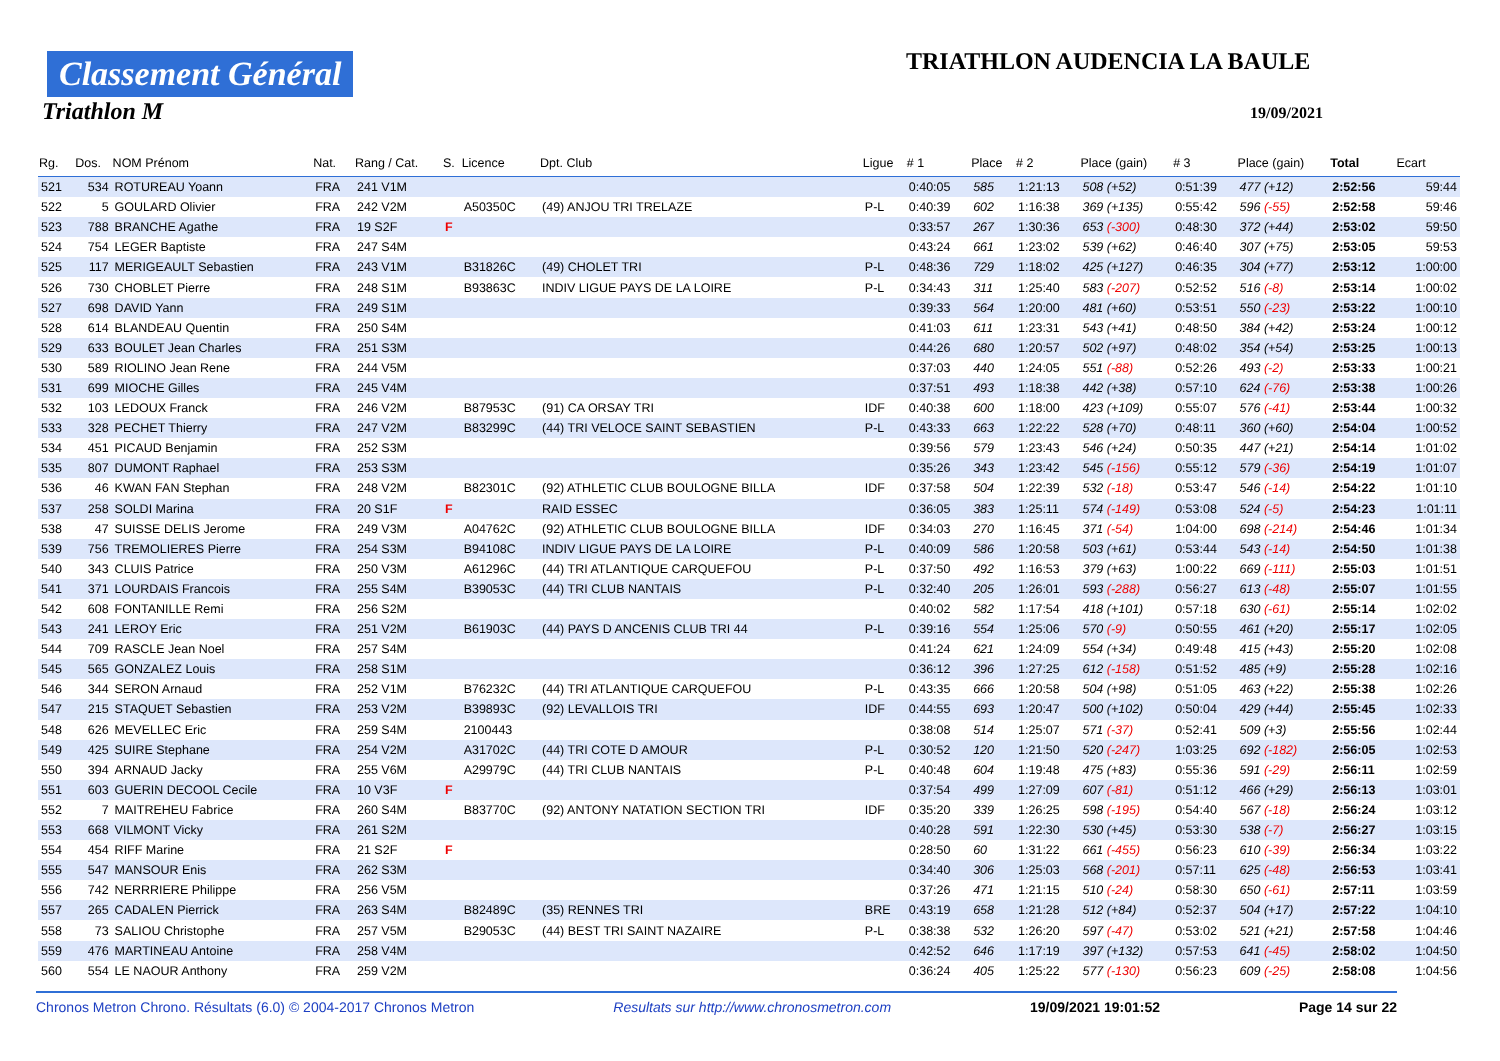Classement Général
Triathlon M
TRIATHLON AUDENCIA LA BAULE
19/09/2021
| Rg. | Dos. | NOM Prénom | Nat. | Rang / Cat. | S. | Licence | Dpt. Club | Ligue | # 1 | Place | # 2 | Place (gain) | # 3 | Place (gain) | Total | Ecart |
| --- | --- | --- | --- | --- | --- | --- | --- | --- | --- | --- | --- | --- | --- | --- | --- | --- |
| 521 | 534 | ROTUREAU Yoann | FRA | 241 V1M | | | | | 0:40:05 | 585 | 1:21:13 | 508 (+52) | 0:51:39 | 477 (+12) | 2:52:56 | 59:44 |
| 522 | 5 | GOULARD Olivier | FRA | 242 V2M | | A50350C | (49) ANJOU TRI TRELAZE | P-L | 0:40:39 | 602 | 1:16:38 | 369 (+135) | 0:55:42 | 596 (-55) | 2:52:58 | 59:46 |
| 523 | 788 | BRANCHE Agathe | FRA | 19 S2F | F | | | | 0:33:57 | 267 | 1:30:36 | 653 (-300) | 0:48:30 | 372 (+44) | 2:53:02 | 59:50 |
| 524 | 754 | LEGER Baptiste | FRA | 247 S4M | | | | | 0:43:24 | 661 | 1:23:02 | 539 (+62) | 0:46:40 | 307 (+75) | 2:53:05 | 59:53 |
| 525 | 117 | MERIGEAULT Sebastien | FRA | 243 V1M | | B31826C | (49) CHOLET TRI | P-L | 0:48:36 | 729 | 1:18:02 | 425 (+127) | 0:46:35 | 304 (+77) | 2:53:12 | 1:00:00 |
| 526 | 730 | CHOBLET Pierre | FRA | 248 S1M | | B93863C | INDIV LIGUE PAYS DE LA LOIRE | P-L | 0:34:43 | 311 | 1:25:40 | 583 (-207) | 0:52:52 | 516 (-8) | 2:53:14 | 1:00:02 |
| 527 | 698 | DAVID Yann | FRA | 249 S1M | | | | | 0:39:33 | 564 | 1:20:00 | 481 (+60) | 0:53:51 | 550 (-23) | 2:53:22 | 1:00:10 |
| 528 | 614 | BLANDEAU Quentin | FRA | 250 S4M | | | | | 0:41:03 | 611 | 1:23:31 | 543 (+41) | 0:48:50 | 384 (+42) | 2:53:24 | 1:00:12 |
| 529 | 633 | BOULET Jean Charles | FRA | 251 S3M | | | | | 0:44:26 | 680 | 1:20:57 | 502 (+97) | 0:48:02 | 354 (+54) | 2:53:25 | 1:00:13 |
| 530 | 589 | RIOLINO Jean Rene | FRA | 244 V5M | | | | | 0:37:03 | 440 | 1:24:05 | 551 (-88) | 0:52:26 | 493 (-2) | 2:53:33 | 1:00:21 |
| 531 | 699 | MIOCHE Gilles | FRA | 245 V4M | | | | | 0:37:51 | 493 | 1:18:38 | 442 (+38) | 0:57:10 | 624 (-76) | 2:53:38 | 1:00:26 |
| 532 | 103 | LEDOUX Franck | FRA | 246 V2M | | B87953C | (91) CA ORSAY TRI | IDF | 0:40:38 | 600 | 1:18:00 | 423 (+109) | 0:55:07 | 576 (-41) | 2:53:44 | 1:00:32 |
| 533 | 328 | PECHET Thierry | FRA | 247 V2M | | B83299C | (44) TRI VELOCE SAINT SEBASTIEN | P-L | 0:43:33 | 663 | 1:22:22 | 528 (+70) | 0:48:11 | 360 (+60) | 2:54:04 | 1:00:52 |
| 534 | 451 | PICAUD Benjamin | FRA | 252 S3M | | | | | 0:39:56 | 579 | 1:23:43 | 546 (+24) | 0:50:35 | 447 (+21) | 2:54:14 | 1:01:02 |
| 535 | 807 | DUMONT Raphael | FRA | 253 S3M | | | | | 0:35:26 | 343 | 1:23:42 | 545 (-156) | 0:55:12 | 579 (-36) | 2:54:19 | 1:01:07 |
| 536 | 46 | KWAN FAN Stephan | FRA | 248 V2M | | B82301C | (92) ATHLETIC CLUB BOULOGNE BILLA | IDF | 0:37:58 | 504 | 1:22:39 | 532 (-18) | 0:53:47 | 546 (-14) | 2:54:22 | 1:01:10 |
| 537 | 258 | SOLDI Marina | FRA | 20 S1F | F | | RAID ESSEC | | 0:36:05 | 383 | 1:25:11 | 574 (-149) | 0:53:08 | 524 (-5) | 2:54:23 | 1:01:11 |
| 538 | 47 | SUISSE DELIS Jerome | FRA | 249 V3M | | A04762C | (92) ATHLETIC CLUB BOULOGNE BILLA | IDF | 0:34:03 | 270 | 1:16:45 | 371 (-54) | 1:04:00 | 698 (-214) | 2:54:46 | 1:01:34 |
| 539 | 756 | TREMOLIERES Pierre | FRA | 254 S3M | | B94108C | INDIV LIGUE PAYS DE LA LOIRE | P-L | 0:40:09 | 586 | 1:20:58 | 503 (+61) | 0:53:44 | 543 (-14) | 2:54:50 | 1:01:38 |
| 540 | 343 | CLUIS Patrice | FRA | 250 V3M | | A61296C | (44) TRI ATLANTIQUE CARQUEFOU | P-L | 0:37:50 | 492 | 1:16:53 | 379 (+63) | 1:00:22 | 669 (-111) | 2:55:03 | 1:01:51 |
| 541 | 371 | LOURDAIS Francois | FRA | 255 S4M | | B39053C | (44) TRI CLUB NANTAIS | P-L | 0:32:40 | 205 | 1:26:01 | 593 (-288) | 0:56:27 | 613 (-48) | 2:55:07 | 1:01:55 |
| 542 | 608 | FONTANILLE Remi | FRA | 256 S2M | | | | | 0:40:02 | 582 | 1:17:54 | 418 (+101) | 0:57:18 | 630 (-61) | 2:55:14 | 1:02:02 |
| 543 | 241 | LEROY Eric | FRA | 251 V2M | | B61903C | (44) PAYS D ANCENIS CLUB TRI 44 | P-L | 0:39:16 | 554 | 1:25:06 | 570 (-9) | 0:50:55 | 461 (+20) | 2:55:17 | 1:02:05 |
| 544 | 709 | RASCLE Jean Noel | FRA | 257 S4M | | | | | 0:41:24 | 621 | 1:24:09 | 554 (+34) | 0:49:48 | 415 (+43) | 2:55:20 | 1:02:08 |
| 545 | 565 | GONZALEZ Louis | FRA | 258 S1M | | | | | 0:36:12 | 396 | 1:27:25 | 612 (-158) | 0:51:52 | 485 (+9) | 2:55:28 | 1:02:16 |
| 546 | 344 | SERON Arnaud | FRA | 252 V1M | | B76232C | (44) TRI ATLANTIQUE CARQUEFOU | P-L | 0:43:35 | 666 | 1:20:58 | 504 (+98) | 0:51:05 | 463 (+22) | 2:55:38 | 1:02:26 |
| 547 | 215 | STAQUET Sebastien | FRA | 253 V2M | | B39893C | (92) LEVALLOIS TRI | IDF | 0:44:55 | 693 | 1:20:47 | 500 (+102) | 0:50:04 | 429 (+44) | 2:55:45 | 1:02:33 |
| 548 | 626 | MEVELLEC Eric | FRA | 259 S4M | | 2100443 | | | 0:38:08 | 514 | 1:25:07 | 571 (-37) | 0:52:41 | 509 (+3) | 2:55:56 | 1:02:44 |
| 549 | 425 | SUIRE Stephane | FRA | 254 V2M | | A31702C | (44) TRI COTE D AMOUR | P-L | 0:30:52 | 120 | 1:21:50 | 520 (-247) | 1:03:25 | 692 (-182) | 2:56:05 | 1:02:53 |
| 550 | 394 | ARNAUD Jacky | FRA | 255 V6M | | A29979C | (44) TRI CLUB NANTAIS | P-L | 0:40:48 | 604 | 1:19:48 | 475 (+83) | 0:55:36 | 591 (-29) | 2:56:11 | 1:02:59 |
| 551 | 603 | GUERIN DECOOL Cecile | FRA | 10 V3F | F | | | | 0:37:54 | 499 | 1:27:09 | 607 (-81) | 0:51:12 | 466 (+29) | 2:56:13 | 1:03:01 |
| 552 | 7 | MAITREHEU Fabrice | FRA | 260 S4M | | B83770C | (92) ANTONY NATATION SECTION TRI | IDF | 0:35:20 | 339 | 1:26:25 | 598 (-195) | 0:54:40 | 567 (-18) | 2:56:24 | 1:03:12 |
| 553 | 668 | VILMONT Vicky | FRA | 261 S2M | | | | | 0:40:28 | 591 | 1:22:30 | 530 (+45) | 0:53:30 | 538 (-7) | 2:56:27 | 1:03:15 |
| 554 | 454 | RIFF Marine | FRA | 21 S2F | F | | | | 0:28:50 | 60 | 1:31:22 | 661 (-455) | 0:56:23 | 610 (-39) | 2:56:34 | 1:03:22 |
| 555 | 547 | MANSOUR Enis | FRA | 262 S3M | | | | | 0:34:40 | 306 | 1:25:03 | 568 (-201) | 0:57:11 | 625 (-48) | 2:56:53 | 1:03:41 |
| 556 | 742 | NERRRIERE Philippe | FRA | 256 V5M | | | | | 0:37:26 | 471 | 1:21:15 | 510 (-24) | 0:58:30 | 650 (-61) | 2:57:11 | 1:03:59 |
| 557 | 265 | CADALEN Pierrick | FRA | 263 S4M | | B82489C | (35) RENNES TRI | BRE | 0:43:19 | 658 | 1:21:28 | 512 (+84) | 0:52:37 | 504 (+17) | 2:57:22 | 1:04:10 |
| 558 | 73 | SALIOU Christophe | FRA | 257 V5M | | B29053C | (44) BEST TRI SAINT NAZAIRE | P-L | 0:38:38 | 532 | 1:26:20 | 597 (-47) | 0:53:02 | 521 (+21) | 2:57:58 | 1:04:46 |
| 559 | 476 | MARTINEAU Antoine | FRA | 258 V4M | | | | | 0:42:52 | 646 | 1:17:19 | 397 (+132) | 0:57:53 | 641 (-45) | 2:58:02 | 1:04:50 |
| 560 | 554 | LE NAOUR Anthony | FRA | 259 V2M | | | | | 0:36:24 | 405 | 1:25:22 | 577 (-130) | 0:56:23 | 609 (-25) | 2:58:08 | 1:04:56 |
Chronos Metron Chrono. Résultats (6.0) © 2004-2017 Chronos Metron Resultats sur http://www.chronosmetron.com 19/09/2021 19:01:52 Page 14 sur 22